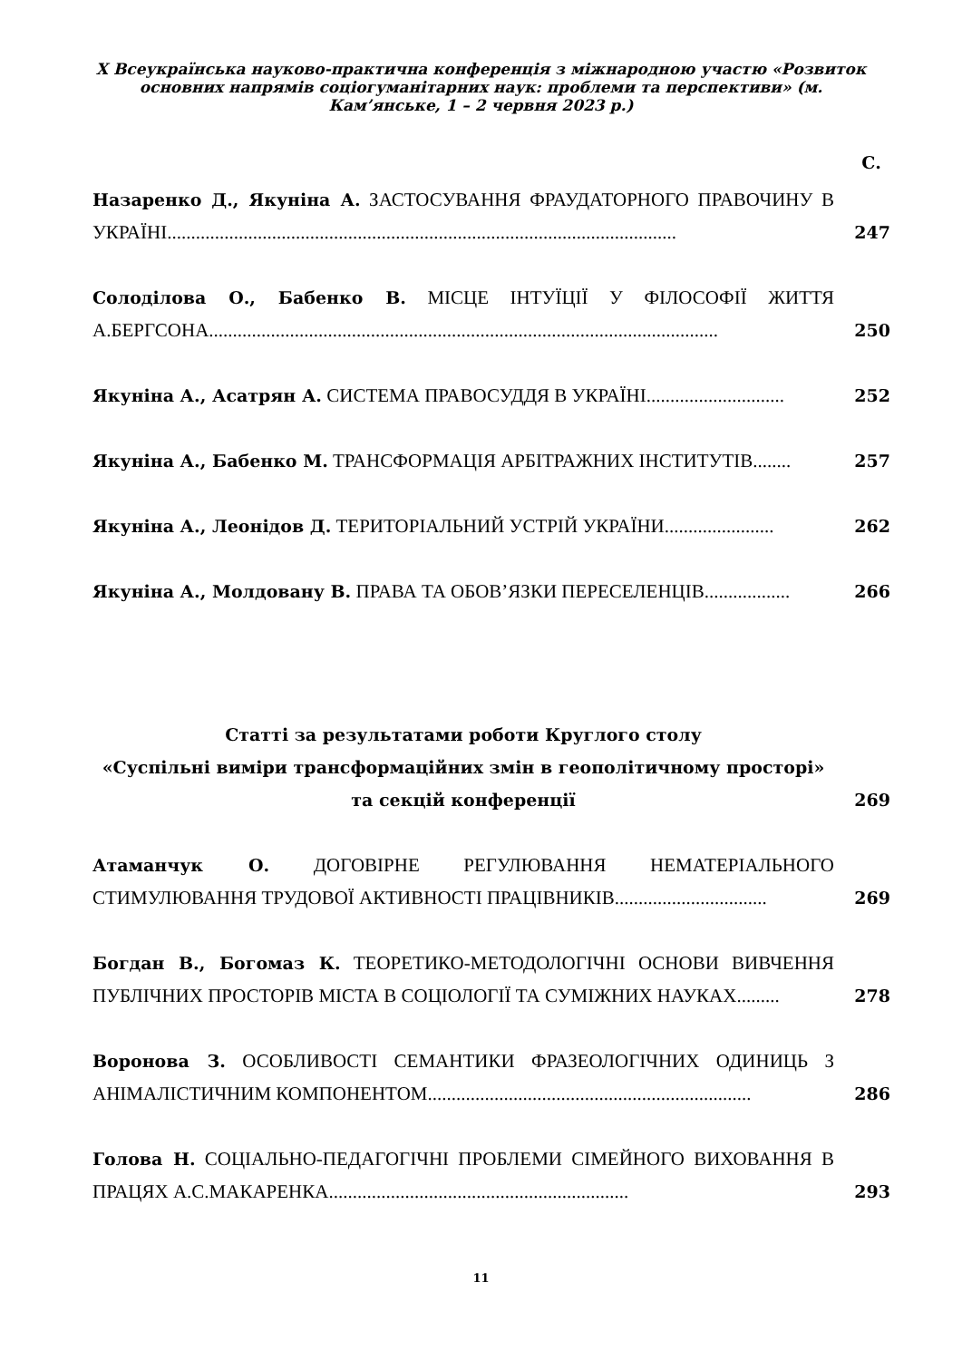X Всеукраїнська науково-практична конференція з міжнародною участю «Розвиток основних напрямів соціогуманітарних наук: проблеми та перспективи» (м. Кам’янське, 1 – 2 червня 2023 р.)
С.
Назаренко Д., Якуніна А. ЗАСТОСУВАННЯ ФРАУДАТОРНОГО ПРАВОЧИНУ В УКРАЇНІ...........................................................................................................
247
Солоділова О., Бабенко В. МІСЦЕ ІНТУЇЦІЇ У ФІЛОСОФІЇ ЖИТТЯ А.БЕРГСОНА...........................................................................................................
250
Якуніна А., Асатрян А. СИСТЕМА ПРАВОСУДДЯ В УКРАЇНІ.............................
252
Якуніна А., Бабенко М. ТРАНСФОРМАЦІЯ АРБІТРАЖНИХ ІНСТИТУТІВ........
257
Якуніна А., Леонідов Д. ТЕРИТОРІАЛЬНИЙ УСТРІЙ УКРАЇНИ.......................
262
Якуніна А., Молдовану В. ПРАВА ТА ОБОВ’ЯЗКИ ПЕРЕСЕЛЕНЦІВ..................
266
Статті за результатами роботи Круглого столу
«Суспільні виміри трансформаційних змін в геополітичному просторі» та секцій конференції
269
Атаманчук О. ДОГОВІРНЕ РЕГУЛЮВАННЯ НЕМАТЕРІАЛЬНОГО СТИМУЛЮВАННЯ ТРУДОВОЇ АКТИВНОСТІ ПРАЦІВНИКІВ................................
269
Богдан В., Богомаз К. ТЕОРЕТИКО-МЕТОДОЛОГІЧНІ ОСНОВИ ВИВЧЕННЯ ПУБЛІЧНИХ ПРОСТОРІВ МІСТА В СОЦІОЛОГІЇ ТА СУМІЖНИХ НАУКАХ.........
278
Воронова З. ОСОБЛИВОСТІ СЕМАНТИКИ ФРАЗЕОЛОГІЧНИХ ОДИНИЦЬ З АНІМАЛІСТИЧНИМ КОМПОНЕНТОМ....................................................................
286
Голова Н. СОЦІАЛЬНО-ПЕДАГОГІЧНІ ПРОБЛЕМИ СІМЕЙНОГО ВИХОВАННЯ В ПРАЦЯХ А.С.МАКАРЕНКА...............................................................
293
11